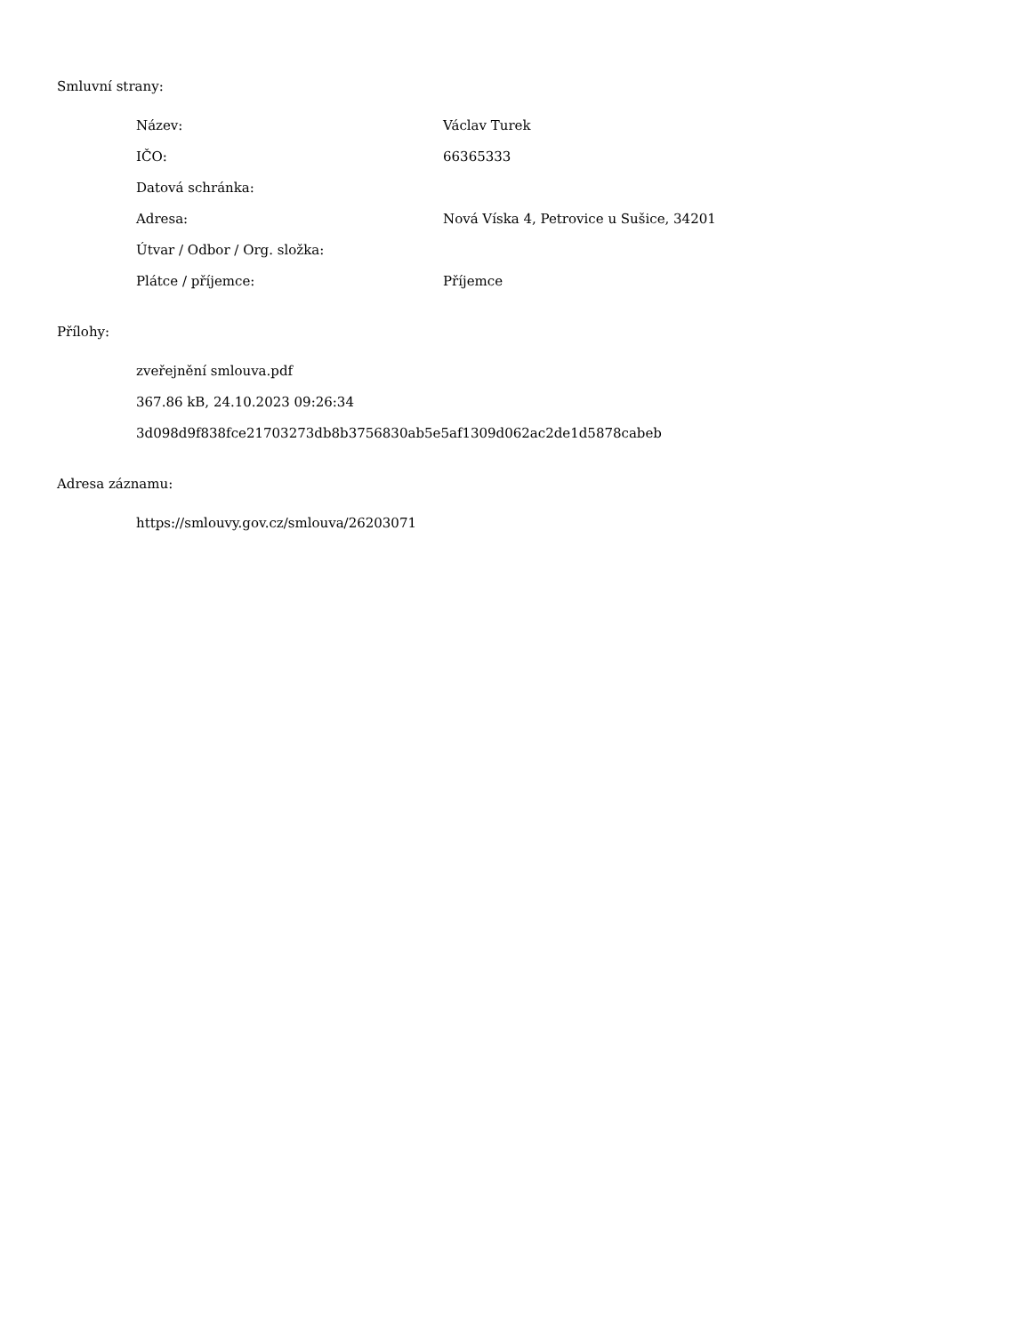Smluvní strany:
| Název: | Václav Turek |
| IČO: | 66365333 |
| Datová schránka: | |
| Adresa: | Nová Víska 4, Petrovice u Sušice, 34201 |
| Útvar / Odbor / Org. složka: | |
| Plátce / příjemce: | Příjemce |
Přílohy:
zveřejnění smlouva.pdf
367.86 kB, 24.10.2023 09:26:34
3d098d9f838fce21703273db8b3756830ab5e5af1309d062ac2de1d5878cabeb
Adresa záznamu:
https://smlouvy.gov.cz/smlouva/26203071